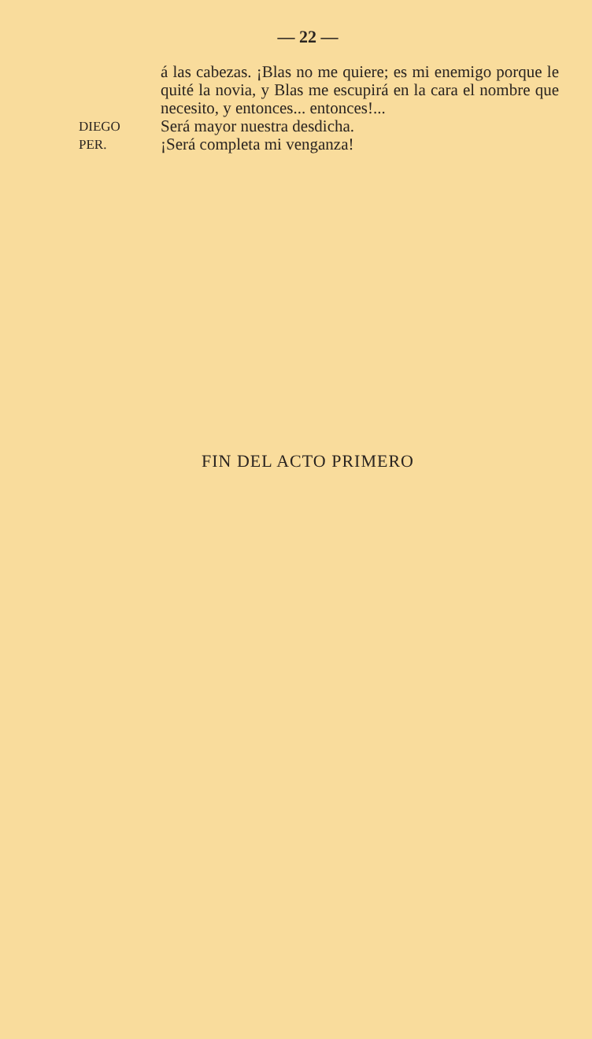— 22 —
á las cabezas. ¡Blas no me quiere; es mi enemigo porque le quité la novia, y Blas me escupirá en la cara el nombre que necesito, y entonces... entonces!...
DIEGO
Será mayor nuestra desdicha.
PER.
¡Será completa mi venganza!
FIN DEL ACTO PRIMERO